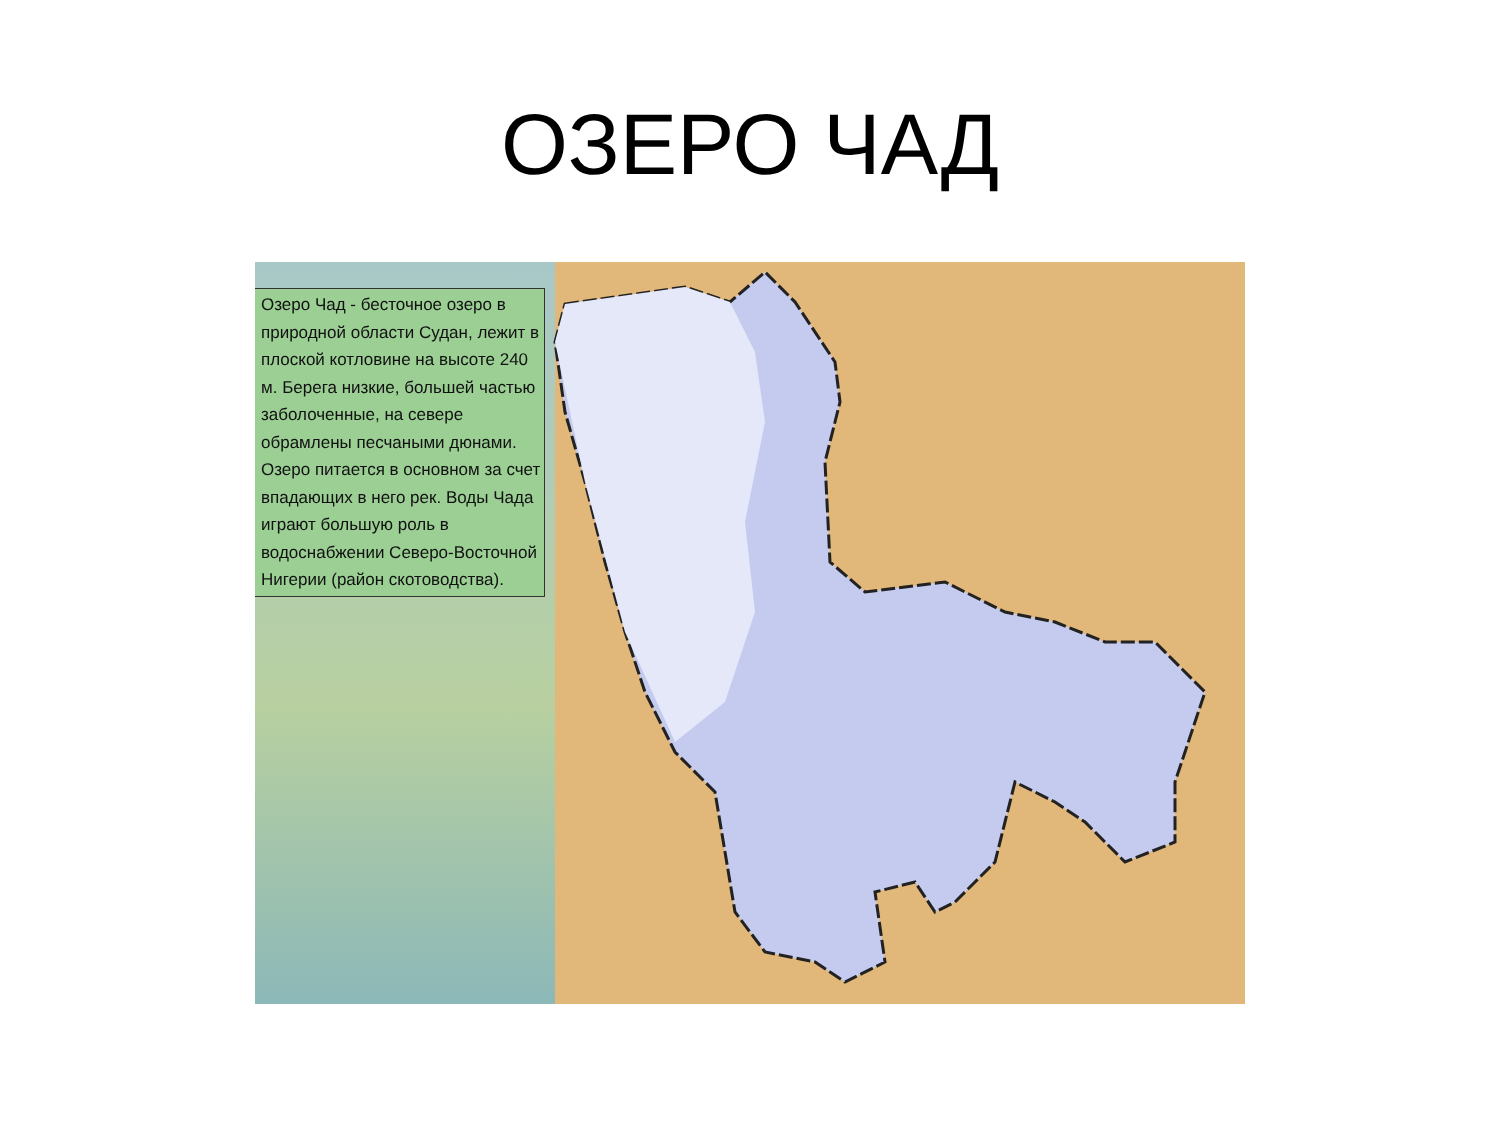ОЗЕРО ЧАД
Озеро Чад - бесточное озеро в природной области Судан, лежит в плоской котловине на высоте 240 м. Берега низкие, большей частью заболоченные, на севере обрамлены песчаными дюнами. Озеро питается в основном за счет впадающих в него рек. Воды Чада играют большую роль в водоснабжении Северо-Восточной Нигерии (район скотоводства).